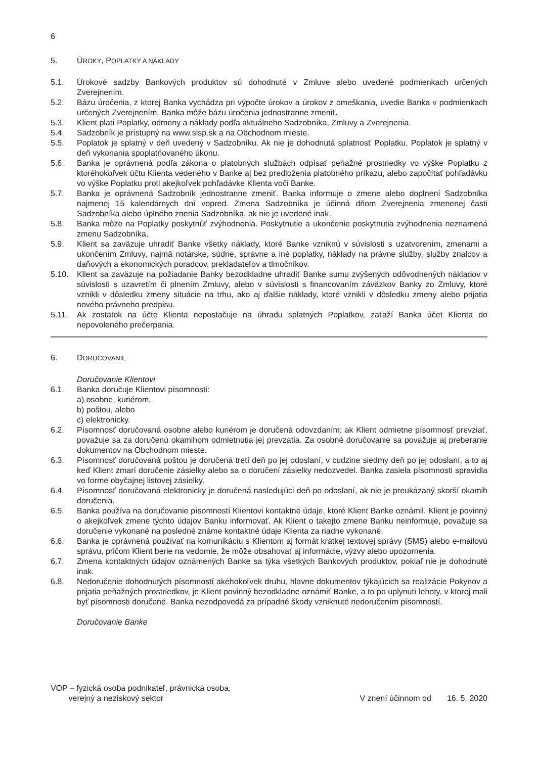6
5. ÚROKY, POPLATKY A NÁKLADY
5.1. Úrokové sadzby Bankových produktov sú dohodnuté v Zmluve alebo uvedené podmienkach určených Zverejnením.
5.2. Bázu úročenia, z ktorej Banka vychádza pri výpočte úrokov a úrokov z omeškania, uvedie Banka v podmienkach určených Zverejnením. Banka môže bázu úročenia jednostranne zmeniť.
5.3. Klient platí Poplatky, odmeny a náklady podľa aktuálneho Sadzobníka, Zmluvy a Zverejnenia.
5.4. Sadzobník je prístupný na www.slsp.sk a na Obchodnom mieste.
5.5. Poplatok je splatný v deň uvedený v Sadzobníku. Ak nie je dohodnutá splatnosť Poplatku, Poplatok je splatný v deň vykonania spoplatňovaného úkonu.
5.6. Banka je oprávnená podľa zákona o platobných službách odpísať peňažné prostriedky vo výške Poplatku z ktoréhokoľvek účtu Klienta vedeného v Banke aj bez predloženia platobného príkazu, alebo započítať pohľadávku vo výške Poplatku proti akejkoľvek pohľadávke Klienta voči Banke.
5.7. Banka je oprávnená Sadzobník jednostranne zmeniť. Banka informuje o zmene alebo doplnení Sadzobníka najmenej 15 kalendárnych dní vopred. Zmena Sadzobníka je účinná dňom Zverejnenia zmenenej časti Sadzobníka alebo úplného znenia Sadzobníka, ak nie je uvedené inak.
5.8. Banka môže na Poplatky poskytnúť zvýhodnenia. Poskytnutie a ukončenie poskytnutia zvýhodnenia neznamená zmenu Sadzobníka.
5.9. Klient sa zaväzuje uhradiť Banke všetky náklady, ktoré Banke vzniknú v súvislosti s uzatvorením, zmenami a ukončením Zmluvy, najmä notárske, súdne, správne a iné poplatky, náklady na právne služby, služby znalcov a daňových a ekonomických poradcov, prekladateľov a tlmočníkov.
5.10. Klient sa zaväzuje na požiadanie Banky bezodkladne uhradiť Banke sumu zvýšených odôvodnených nákladov v súvislosti s uzavretím či plnením Zmluvy, alebo v súvislosti s financovaním záväzkov Banky zo Zmluvy, ktoré vznikli v dôsledku zmeny situácie na trhu, ako aj ďalšie náklady, ktoré vznikli v dôsledku zmeny alebo prijatia nového právneho predpisu.
5.11. Ak zostatok na účte Klienta nepostačuje na úhradu splatných Poplatkov, zaťaží Banka účet Klienta do nepovoleného prečerpania.
6. DORUČOVANIE
Doručovanie Klientovi
6.1. Banka doručuje Klientovi písomnosti:
a) osobne, kuriérom,
b) poštou, alebo
c) elektronicky.
6.2. Písomnosť doručovaná osobne alebo kuriérom je doručená odovzdaním; ak Klient odmietne písomnosť prevziať, považuje sa za doručenú okamihom odmietnutia jej prevzatia. Za osobné doručovanie sa považuje aj preberanie dokumentov na Obchodnom mieste.
6.3. Písomnosť doručovaná poštou je doručená tretí deň po jej odoslaní, v cudzine siedmy deň po jej odoslaní, a to aj keď Klient zmarí doručenie zásielky alebo sa o doručení zásielky nedozvedel. Banka zasiela písomnosti spravidla vo forme obyčajnej listovej zásielky.
6.4. Písomnosť doručovaná elektronicky je doručená nasledujúci deň po odoslaní, ak nie je preukázaný skorší okamih doručenia.
6.5. Banka používa na doručovanie písomností Klientovi kontaktné údaje, ktoré Klient Banke oznámil. Klient je povinný o akejkoľvek zmene týchto údajov Banku informovať. Ak Klient o takejto zmene Banku neinformuje, považuje sa doručenie vykonané na posledné známe kontaktné údaje Klienta za riadne vykonané.
6.6. Banka je oprávnená používať na komunikáciu s Klientom aj formát krátkej textovej správy (SMS) alebo e-mailovú správu, pričom Klient berie na vedomie, že môže obsahovať aj informácie, výzvy alebo upozornenia.
6.7. Zmena kontaktných údajov oznámených Banke sa týka všetkých Bankových produktov, pokiaľ nie je dohodnuté inak.
6.8. Nedoručenie dohodnutých písomností akéhokoľvek druhu, hlavne dokumentov týkajúcich sa realizácie Pokynov a prijatia peňažných prostriedkov, je Klient povinný bezodkladne oznámiť Banke, a to po uplynutí lehoty, v ktorej mali byť písomnosti doručené. Banka nezodpovedá za prípadné škody vzniknuté nedoručením písomností.
Doručovanie Banke
VOP – fyzická osoba podnikateľ, právnická osoba,
verejný a neziskový sektor
V znení účinnom od 16. 5. 2020